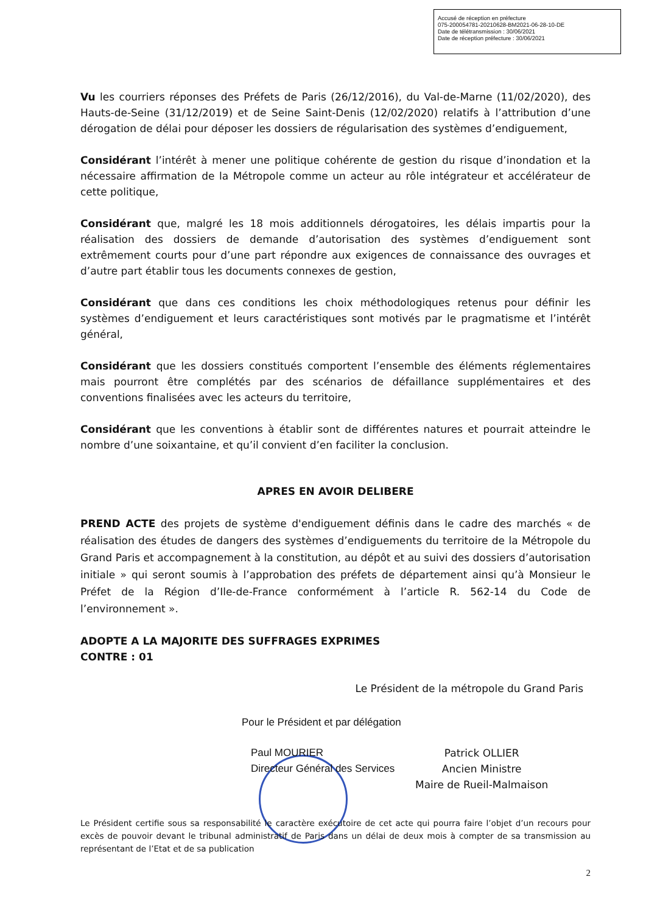Accusé de réception en préfecture
075-200054781-20210628-BM2021-06-28-10-DE
Date de télétransmission : 30/06/2021
Date de réception préfecture : 30/06/2021
Vu les courriers réponses des Préfets de Paris (26/12/2016), du Val-de-Marne (11/02/2020), des Hauts-de-Seine (31/12/2019) et de Seine Saint-Denis (12/02/2020) relatifs à l’attribution d’une dérogation de délai pour déposer les dossiers de régularisation des systèmes d’endiguement,
Considérant l’intérêt à mener une politique cohérente de gestion du risque d’inondation et la nécessaire affirmation de la Métropole comme un acteur au rôle intégrateur et accélérateur de cette politique,
Considérant que, malgré les 18 mois additionnels dérogatoires, les délais impartis pour la réalisation des dossiers de demande d’autorisation des systèmes d’endiguement sont extrêmement courts pour d’une part répondre aux exigences de connaissance des ouvrages et d’autre part établir tous les documents connexes de gestion,
Considérant que dans ces conditions les choix méthodologiques retenus pour définir les systèmes d’endiguement et leurs caractéristiques sont motivés par le pragmatisme et l’intérêt général,
Considérant que les dossiers constitués comportent l’ensemble des éléments réglementaires mais pourront être complétés par des scénarios de défaillance supplémentaires et des conventions finalisées avec les acteurs du territoire,
Considérant que les conventions à établir sont de différentes natures et pourrait atteindre le nombre d’une soixantaine, et qu’il convient d’en faciliter la conclusion.
APRES EN AVOIR DELIBERE
PREND ACTE des projets de système d'endiguement définis dans le cadre des marchés « de réalisation des études de dangers des systèmes d’endiguements du territoire de la Métropole du Grand Paris et accompagnement à la constitution, au dépôt et au suivi des dossiers d’autorisation initiale » qui seront soumis à l’approbation des préfets de département ainsi qu’à Monsieur le Préfet de la Région d’Ile-de-France conformément à l’article R. 562-14 du Code de l’environnement ».
ADOPTE A LA MAJORITE DES SUFFRAGES EXPRIMES
CONTRE : 01
Le Président de la métropole du Grand Paris
Pour le Président et par délégation
Paul MOURIER
Directeur Général des Services
Patrick OLLIER
Ancien Ministre
Maire de Rueil-Malmaison
Le Président certifie sous sa responsabilité le caractère exécutoire de cet acte qui pourra faire l’objet d’un recours pour excès de pouvoir devant le tribunal administratif de Paris dans un délai de deux mois à compter de sa transmission au représentant de l’Etat et de sa publication
2